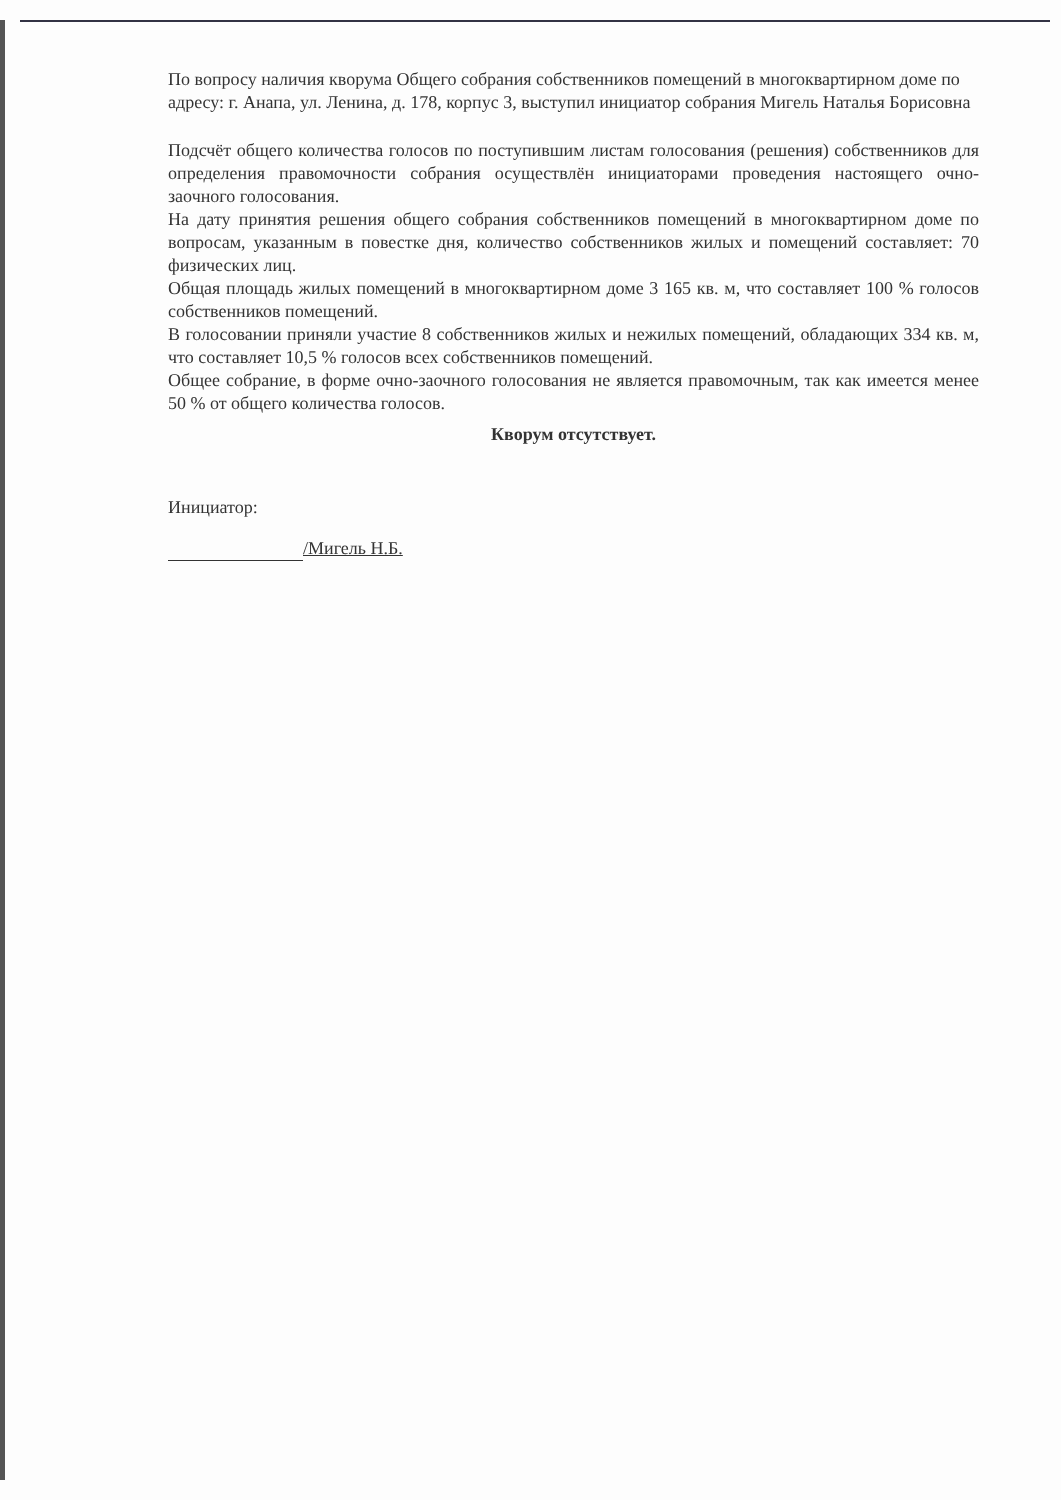По вопросу наличия кворума Общего собрания собственников помещений в многоквартирном доме по адресу: г. Анапа, ул. Ленина, д. 178, корпус 3, выступил инициатор собрания Мигель Наталья Борисовна
Подсчёт общего количества голосов по поступившим листам голосования (решения) собственников для определения правомочности собрания осуществлён инициаторами проведения настоящего очно-заочного голосования.
На дату принятия решения общего собрания собственников помещений в многоквартирном доме по вопросам, указанным в повестке дня, количество собственников жилых и помещений составляет: 70 физических лиц.
Общая площадь жилых помещений в многоквартирном доме 3 165 кв. м, что составляет 100 % голосов собственников помещений.
В голосовании приняли участие 8 собственников жилых и нежилых помещений, обладающих 334 кв. м, что составляет 10,5 % голосов всех собственников помещений.
Общее собрание, в форме очно-заочного голосования не является правомочным, так как имеется менее 50 % от общего количества голосов.
Кворум отсутствует.
Инициатор:
/Мигель Н.Б.